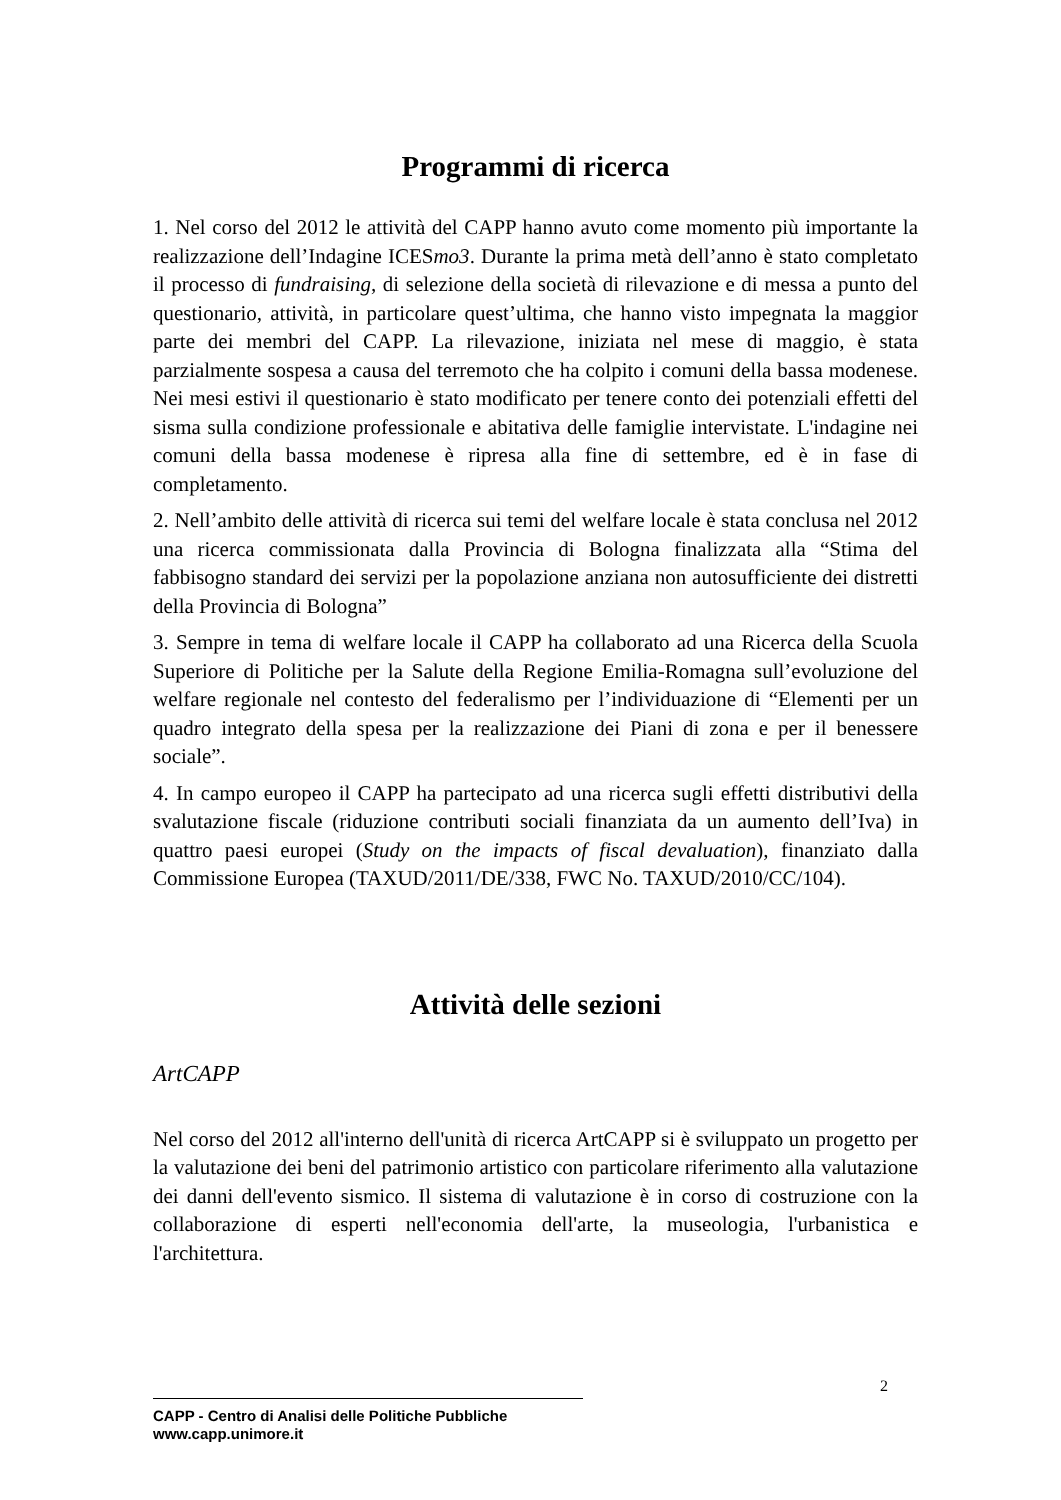Programmi di ricerca
1. Nel corso del 2012 le attività del CAPP hanno avuto come momento più importante la realizzazione dell’Indagine ICESmo3. Durante la prima metà dell’anno è stato completato il processo di fundraising, di selezione della società di rilevazione e di messa a punto del questionario, attività, in particolare quest’ultima, che hanno visto impegnata la maggior parte dei membri del CAPP. La rilevazione, iniziata nel mese di maggio, è stata parzialmente sospesa a causa del terremoto che ha colpito i comuni della bassa modenese. Nei mesi estivi il questionario è stato modificato per tenere conto dei potenziali effetti del sisma sulla condizione professionale e abitativa delle famiglie intervistate. L'indagine nei comuni della bassa modenese è ripresa alla fine di settembre, ed è in fase di completamento.
2. Nell’ambito delle attività di ricerca sui temi del welfare locale è stata conclusa nel 2012 una ricerca commissionata dalla Provincia di Bologna finalizzata alla “Stima del fabbisogno standard dei servizi per la popolazione anziana non autosufficiente dei distretti della Provincia di Bologna”
3. Sempre in tema di welfare locale il CAPP ha collaborato ad una Ricerca della Scuola Superiore di Politiche per la Salute della Regione Emilia-Romagna sull’evoluzione del welfare regionale nel contesto del federalismo per l’individuazione di “Elementi per un quadro integrato della spesa per la realizzazione dei Piani di zona e per il benessere sociale”.
4. In campo europeo il CAPP ha partecipato ad una ricerca sugli effetti distributivi della svalutazione fiscale (riduzione contributi sociali finanziata da un aumento dell’Iva) in quattro paesi europei (Study on the impacts of fiscal devaluation), finanziato dalla Commissione Europea (TAXUD/2011/DE/338, FWC No. TAXUD/2010/CC/104).
Attività delle sezioni
ArtCAPP
Nel corso del 2012 all'interno dell'unità di ricerca ArtCAPP si è sviluppato un progetto per la valutazione dei beni del patrimonio artistico con particolare riferimento alla valutazione dei danni dell'evento sismico. Il sistema di valutazione è in corso di costruzione con la collaborazione di esperti nell'economia dell'arte, la museologia, l'urbanistica e l'architettura.
2
CAPP - Centro di Analisi delle Politiche Pubbliche
www.capp.unimore.it